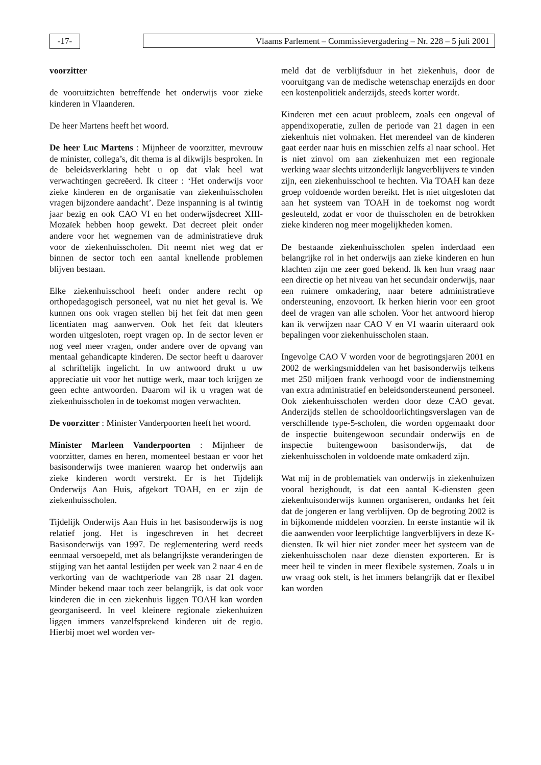-17- Vlaams Parlement – Commissievergadering – Nr. 228 – 5 juli 2001
voorzitter
de vooruitzichten betreffende het onderwijs voor zieke kinderen in Vlaanderen.
De heer Martens heeft het woord.
De heer Luc Martens : Mijnheer de voorzitter, mevrouw de minister, collega’s, dit thema is al dikwijls besproken. In de beleidsverklaring hebt u op dat vlak heel wat verwachtingen gecreëerd. Ik citeer : ‘Het onderwijs voor zieke kinderen en de organisatie van ziekenhuisscholen vragen bijzondere aandacht’. Deze inspanning is al twintig jaar bezig en ook CAO VI en het onderwijsdecreet XIII-Mozaïek hebben hoop gewekt. Dat decreet pleit onder andere voor het wegnemen van de administratieve druk voor de ziekenhuisscholen. Dit neemt niet weg dat er binnen de sector toch een aantal knellende problemen blijven bestaan.
Elke ziekenhuisschool heeft onder andere recht op orthopedagogisch personeel, wat nu niet het geval is. We kunnen ons ook vragen stellen bij het feit dat men geen licentiaten mag aanwerven. Ook het feit dat kleuters worden uitgesloten, roept vragen op. In de sector leven er nog veel meer vragen, onder andere over de opvang van mentaal gehandicapte kinderen. De sector heeft u daarover al schriftelijk ingelicht. In uw antwoord drukt u uw appreciatie uit voor het nuttige werk, maar toch krijgen ze geen echte antwoorden. Daarom wil ik u vragen wat de ziekenhuisscholen in de toekomst mogen verwachten.
De voorzitter : Minister Vanderpoorten heeft het woord.
Minister Marleen Vanderpoorten : Mijnheer de voorzitter, dames en heren, momenteel bestaan er voor het basisonderwijs twee manieren waarop het onderwijs aan zieke kinderen wordt verstrekt. Er is het Tijdelijk Onderwijs Aan Huis, afgekort TOAH, en er zijn de ziekenhuisscholen.
Tijdelijk Onderwijs Aan Huis in het basisonderwijs is nog relatief jong. Het is ingeschreven in het decreet Basisonderwijs van 1997. De reglementering werd reeds eenmaal versoepeld, met als belangrijkste veranderingen de stijging van het aantal lestijden per week van 2 naar 4 en de verkorting van de wachtperiode van 28 naar 21 dagen. Minder bekend maar toch zeer belangrijk, is dat ook voor kinderen die in een ziekenhuis liggen TOAH kan worden georganiseerd. In veel kleinere regionale ziekenhuizen liggen immers vanzelfsprekend kinderen uit de regio. Hierbij moet wel worden ver-
meld dat de verblijfsduur in het ziekenhuis, door de vooruitgang van de medische wetenschap enerzijds en door een kostenpolitiek anderzijds, steeds korter wordt.
Kinderen met een acuut probleem, zoals een ongeval of appendixoperatie, zullen de periode van 21 dagen in een ziekenhuis niet volmaken. Het merendeel van de kinderen gaat eerder naar huis en misschien zelfs al naar school. Het is niet zinvol om aan ziekenhuizen met een regionale werking waar slechts uitzonderlijk langverblijvers te vinden zijn, een ziekenhuisschool te hechten. Via TOAH kan deze groep voldoende worden bereikt. Het is niet uitgesloten dat aan het systeem van TOAH in de toekomst nog wordt gesleuteld, zodat er voor de thuisscholen en de betrokken zieke kinderen nog meer mogelijkheden komen.
De bestaande ziekenhuisscholen spelen inderdaad een belangrijke rol in het onderwijs aan zieke kinderen en hun klachten zijn me zeer goed bekend. Ik ken hun vraag naar een directie op het niveau van het secundair onderwijs, naar een ruimere omkadering, naar betere administratieve ondersteuning, enzovoort. Ik herken hierin voor een groot deel de vragen van alle scholen. Voor het antwoord hierop kan ik verwijzen naar CAO V en VI waarin uiteraard ook bepalingen voor ziekenhuisscholen staan.
Ingevolge CAO V worden voor de begrotingsjaren 2001 en 2002 de werkingsmiddelen van het basisonderwijs telkens met 250 miljoen frank verhoogd voor de indienstneming van extra administratief en beleidsondersteunend personeel. Ook ziekenhuisscholen werden door deze CAO gevat. Anderzijds stellen de schooldoorlichtingsverslagen van de verschillende type-5-scholen, die worden opgemaakt door de inspectie buitengewoon secundair onderwijs en de inspectie buitengewoon basisonderwijs, dat de ziekenhuisscholen in voldoende mate omkaderd zijn.
Wat mij in de problematiek van onderwijs in ziekenhuizen vooral bezighoudt, is dat een aantal K-diensten geen ziekenhuisonderwijs kunnen organiseren, ondanks het feit dat de jongeren er lang verblijven. Op de begroting 2002 is in bijkomende middelen voorzien. In eerste instantie wil ik die aanwenden voor leerplichtige langverblijvers in deze K-diensten. Ik wil hier niet zonder meer het systeem van de ziekenhuisscholen naar deze diensten exporteren. Er is meer heil te vinden in meer flexibele systemen. Zoals u in uw vraag ook stelt, is het immers belangrijk dat er flexibel kan worden